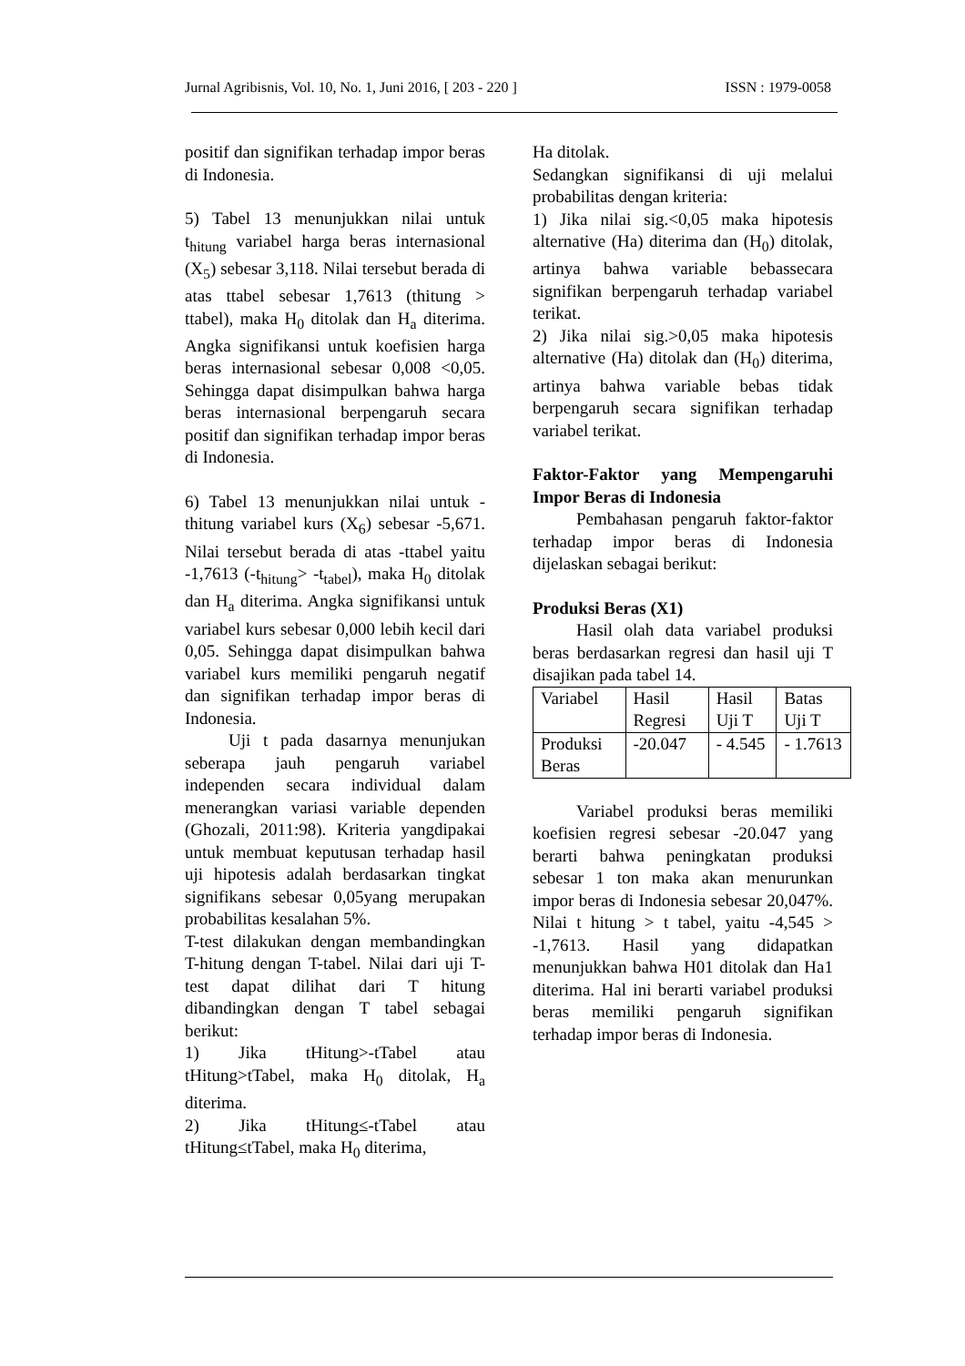Jurnal Agribisnis, Vol. 10, No. 1, Juni 2016, [ 203 - 220 ] ISSN : 1979-0058
positif dan signifikan terhadap impor beras di Indonesia.
5) Tabel 13 menunjukkan nilai untuk t<sub>hitung</sub> variabel harga beras internasional (X<sub>5</sub>) sebesar 3,118. Nilai tersebut berada di atas ttabel sebesar 1,7613 (thitung > ttabel), maka H<sub>0</sub> ditolak dan H<sub>a</sub> diterima. Angka signifikansi untuk koefisien harga beras internasional sebesar 0,008 <0,05. Sehingga dapat disimpulkan bahwa harga beras internasional berpengaruh secara positif dan signifikan terhadap impor beras di Indonesia.
6) Tabel 13 menunjukkan nilai untuk -thitung variabel kurs (X<sub>6</sub>) sebesar -5,671. Nilai tersebut berada di atas -ttabel yaitu -1,7613 (-t<sub>hitung</sub>> -t<sub>tabel</sub>), maka H<sub>0</sub> ditolak dan H<sub>a</sub> diterima. Angka signifikansi untuk variabel kurs sebesar 0,000 lebih kecil dari 0,05. Sehingga dapat disimpulkan bahwa variabel kurs memiliki pengaruh negatif dan signifikan terhadap impor beras di Indonesia.
Uji t pada dasarnya menunjukan seberapa jauh pengaruh variabel independen secara individual dalam menerangkan variasi variable dependen (Ghozali, 2011:98). Kriteria yangdipakai untuk membuat keputusan terhadap hasil uji hipotesis adalah berdasarkan tingkat signifikans sebesar 0,05yang merupakan probabilitas kesalahan 5%.
T-test dilakukan dengan membandingkan T-hitung dengan T-tabel. Nilai dari uji T-test dapat dilihat dari T hitung dibandingkan dengan T tabel sebagai berikut:
1) Jika tHitung>-tTabel atau tHitung>tTabel, maka H<sub>0</sub> ditolak, H<sub>a</sub> diterima.
2) Jika tHitung≤-tTabel atau tHitung≤tTabel, maka H<sub>0</sub> diterima,
Ha ditolak.
Sedangkan signifikansi di uji melalui probabilitas dengan kriteria:
1) Jika nilai sig.<0,05 maka hipotesis alternative (Ha) diterima dan (H<sub>0</sub>) ditolak, artinya bahwa variable bebassecara signifikan berpengaruh terhadap variabel terikat.
2) Jika nilai sig.>0,05 maka hipotesis alternative (Ha) ditolak dan (H<sub>0</sub>) diterima, artinya bahwa variable bebas tidak berpengaruh secara signifikan terhadap variabel terikat.
Faktor-Faktor yang Mempengaruhi Impor Beras di Indonesia
Pembahasan pengaruh faktor-faktor terhadap impor beras di Indonesia dijelaskan sebagai berikut:
Produksi Beras (X1)
Hasil olah data variabel produksi beras berdasarkan regresi dan hasil uji T disajikan pada tabel 14.
| Variabel | Hasil Regresi | Hasil Uji T | Batas Uji T |
| Produksi Beras | -20.047 | - 4.545 | - 1.7613 |
Variabel produksi beras memiliki koefisien regresi sebesar -20.047 yang berarti bahwa peningkatan produksi sebesar 1 ton maka akan menurunkan impor beras di Indonesia sebesar 20,047%. Nilai t hitung > t tabel, yaitu -4,545 > -1,7613. Hasil yang didapatkan menunjukkan bahwa H01 ditolak dan Ha1 diterima. Hal ini berarti variabel produksi beras memiliki pengaruh signifikan terhadap impor beras di Indonesia.